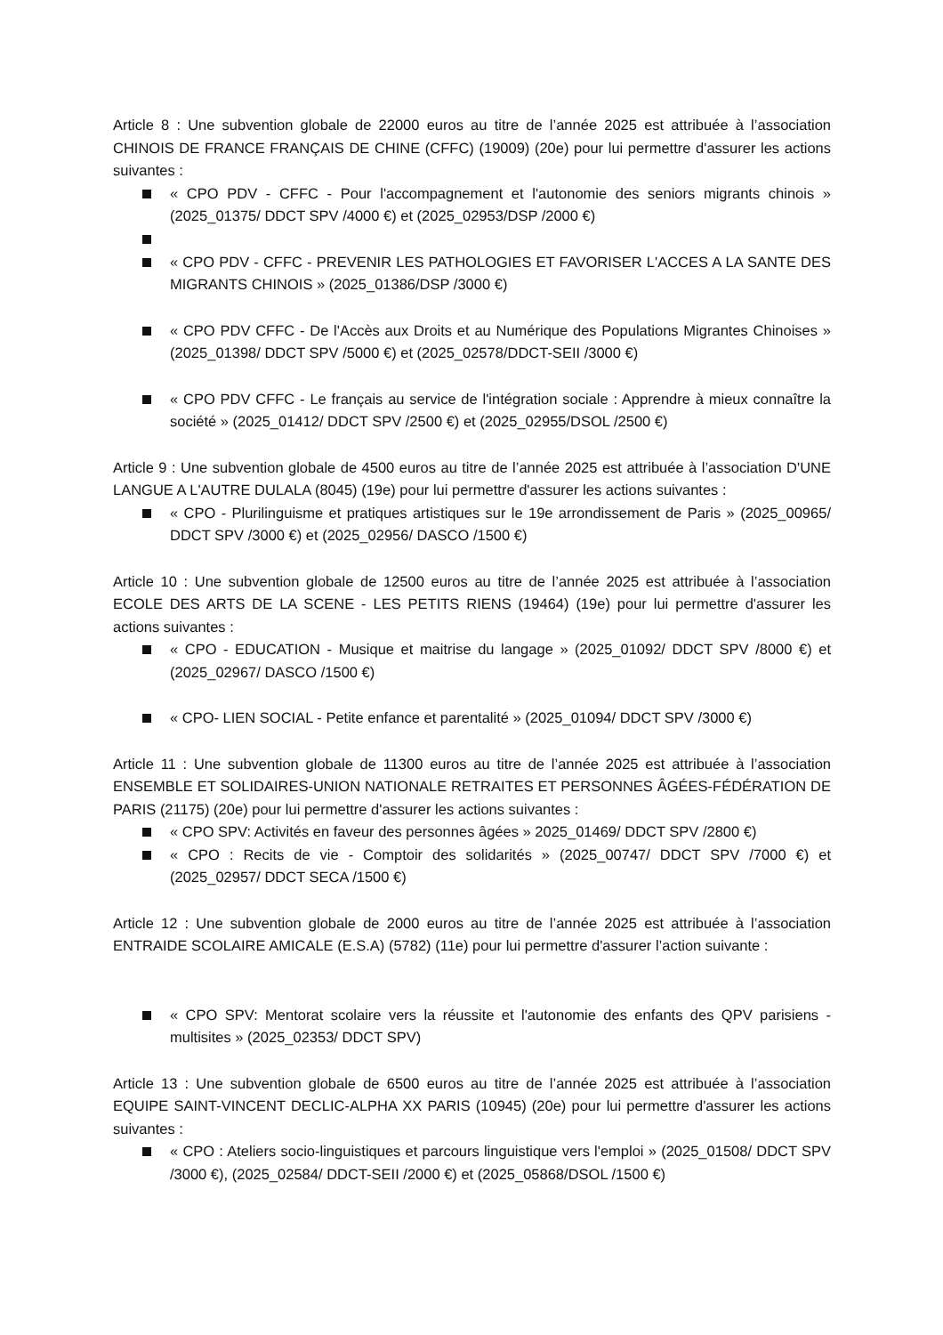Article 8 : Une subvention globale de 22000 euros au titre de l’année 2025 est attribuée à l’association CHINOIS DE FRANCE FRANÇAIS DE CHINE (CFFC) (19009) (20e) pour lui permettre d'assurer les actions suivantes :
« CPO PDV - CFFC - Pour l'accompagnement et l'autonomie des seniors migrants chinois » (2025_01375/ DDCT SPV /4000 €) et (2025_02953/DSP /2000 €)
« CPO PDV - CFFC - PREVENIR LES PATHOLOGIES ET FAVORISER L'ACCES A LA SANTE DES MIGRANTS CHINOIS » (2025_01386/DSP /3000 €)
« CPO PDV CFFC - De l'Accès aux Droits et au Numérique des Populations Migrantes Chinoises » (2025_01398/ DDCT SPV /5000 €) et (2025_02578/DDCT-SEII /3000 €)
« CPO PDV CFFC - Le français au service de l'intégration sociale : Apprendre à mieux connaître la société » (2025_01412/ DDCT SPV /2500 €) et (2025_02955/DSOL /2500 €)
Article 9 : Une subvention globale de 4500 euros au titre de l’année 2025 est attribuée à l’association D'UNE LANGUE A L'AUTRE DULALA (8045) (19e) pour lui permettre d'assurer les actions suivantes :
« CPO - Plurilinguisme et pratiques artistiques sur le 19e arrondissement de Paris » (2025_00965/ DDCT SPV /3000 €) et (2025_02956/ DASCO /1500 €)
Article 10 : Une subvention globale de 12500 euros au titre de l’année 2025 est attribuée à l’association ECOLE DES ARTS DE LA SCENE - LES PETITS RIENS (19464) (19e) pour lui permettre d'assurer les actions suivantes :
« CPO - EDUCATION - Musique et maitrise du langage » (2025_01092/ DDCT SPV /8000 €) et (2025_02967/ DASCO /1500 €)
« CPO- LIEN SOCIAL - Petite enfance et parentalité » (2025_01094/ DDCT SPV /3000 €)
Article 11 : Une subvention globale de 11300 euros au titre de l’année 2025 est attribuée à l’association ENSEMBLE ET SOLIDAIRES-UNION NATIONALE RETRAITES ET PERSONNES ÂGÉES-FÉDÉRATION DE PARIS (21175) (20e) pour lui permettre d'assurer les actions suivantes :
« CPO SPV: Activités en faveur des personnes âgées » 2025_01469/ DDCT SPV /2800 €)
« CPO : Recits de vie - Comptoir des solidarités » (2025_00747/ DDCT SPV /7000 €) et (2025_02957/ DDCT SECA /1500 €)
Article 12 : Une subvention globale de 2000 euros au titre de l’année 2025 est attribuée à l’association ENTRAIDE SCOLAIRE AMICALE (E.S.A) (5782) (11e) pour lui permettre d'assurer l’action suivante :
« CPO SPV: Mentorat scolaire vers la réussite et l'autonomie des enfants des QPV parisiens - multisites » (2025_02353/ DDCT SPV)
Article 13 : Une subvention globale de 6500 euros au titre de l’année 2025 est attribuée à l’association EQUIPE SAINT-VINCENT DECLIC-ALPHA XX PARIS (10945) (20e) pour lui permettre d'assurer les actions suivantes :
« CPO : Ateliers socio-linguistiques et parcours linguistique vers l'emploi » (2025_01508/ DDCT SPV /3000 €), (2025_02584/ DDCT-SEII /2000 €) et (2025_05868/DSOL /1500 €)